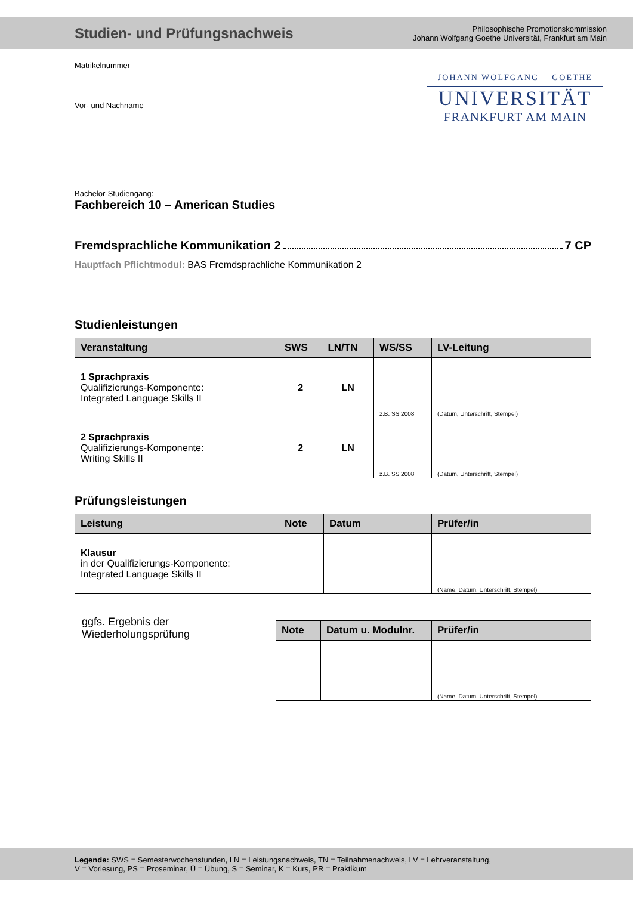Studien- und Prüfungsnachweis
Philosophische Promotionskommission
Johann Wolfgang Goethe Universität, Frankfurt am Main
Matrikelnummer
Vor- und Nachname
JOHANN WOLFGANG GOETHE
UNIVERSITÄT
FRANKFURT AM MAIN
Bachelor-Studiengang:
Fachbereich 10 – American Studies
Fremdsprachliche Kommunikation 2 7 CP
Hauptfach Pflichtmodul: BAS Fremdsprachliche Kommunikation 2
Studienleistungen
| Veranstaltung | SWS | LN/TN | WS/SS | LV-Leitung |
| --- | --- | --- | --- | --- |
| 1 Sprachpraxis Qualifizierungs-Komponente: Integrated Language Skills II | 2 | LN | z.B. SS 2008 | (Datum, Unterschrift, Stempel) |
| 2 Sprachpraxis Qualifizierungs-Komponente: Writing Skills II | 2 | LN | z.B. SS 2008 | (Datum, Unterschrift, Stempel) |
Prüfungsleistungen
| Leistung | Note | Datum | Prüfer/in |
| --- | --- | --- | --- |
| Klausur in der Qualifizierungs-Komponente: Integrated Language Skills II | | | (Name, Datum, Unterschrift, Stempel) |
ggfs. Ergebnis der
Wiederholungsprüfung
| Note | Datum u. Modulnr. | Prüfer/in |
| --- | --- | --- |
| | | (Name, Datum, Unterschrift, Stempel) |
Legende: SWS = Semesterwochenstunden, LN = Leistungsnachweis, TN = Teilnahmenachweis, LV = Lehrveranstaltung,
V = Vorlesung, PS = Proseminar, Ü = Übung, S = Seminar, K = Kurs, PR = Praktikum